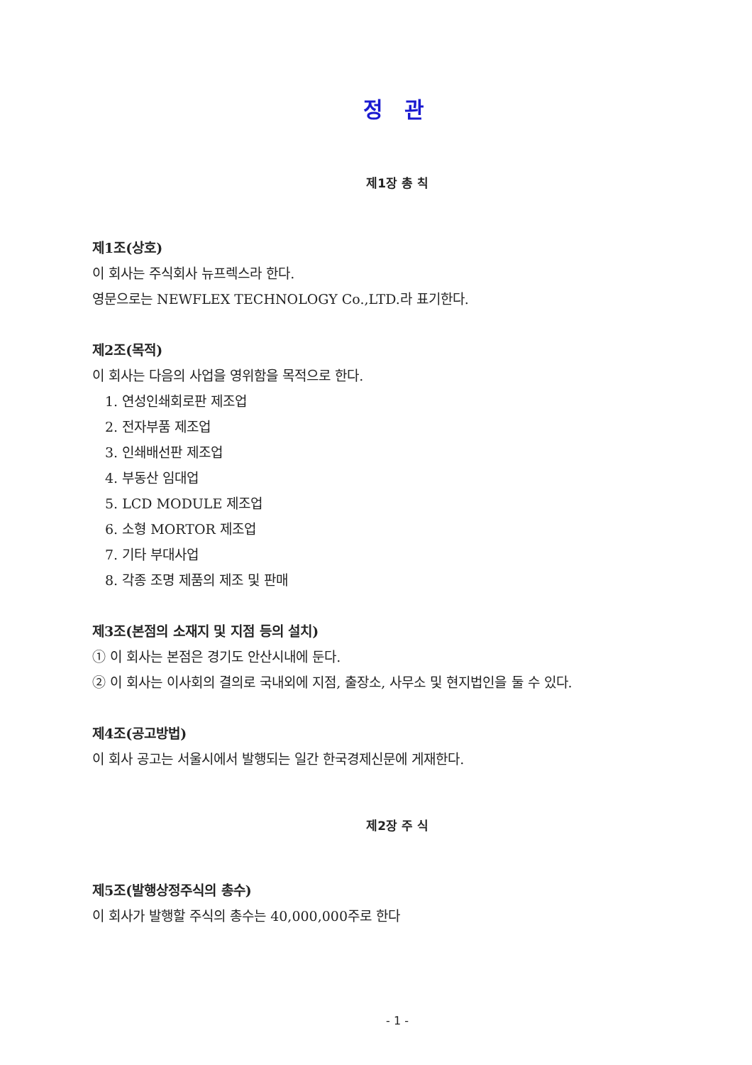정 관
제1장 총 칙
제1조(상호)
이 회사는 주식회사 뉴프렉스라 한다.
영문으로는 NEWFLEX TECHNOLOGY Co.,LTD.라 표기한다.
제2조(목적)
이 회사는 다음의 사업을 영위함을 목적으로 한다.
1. 연성인쇄회로판 제조업
2. 전자부품 제조업
3. 인쇄배선판 제조업
4. 부동산 임대업
5. LCD MODULE 제조업
6. 소형 MORTOR 제조업
7. 기타 부대사업
8. 각종 조명 제품의 제조 및 판매
제3조(본점의 소재지 및 지점 등의 설치)
① 이 회사는 본점은 경기도 안산시내에 둔다.
② 이 회사는 이사회의 결의로 국내외에 지점, 출장소, 사무소 및 현지법인을 둘 수 있다.
제4조(공고방법)
이 회사 공고는 서울시에서 발행되는 일간 한국경제신문에 게재한다.
제2장 주 식
제5조(발행상정주식의 총수)
이 회사가 발행할 주식의 총수는 40,000,000주로 한다
- 1 -